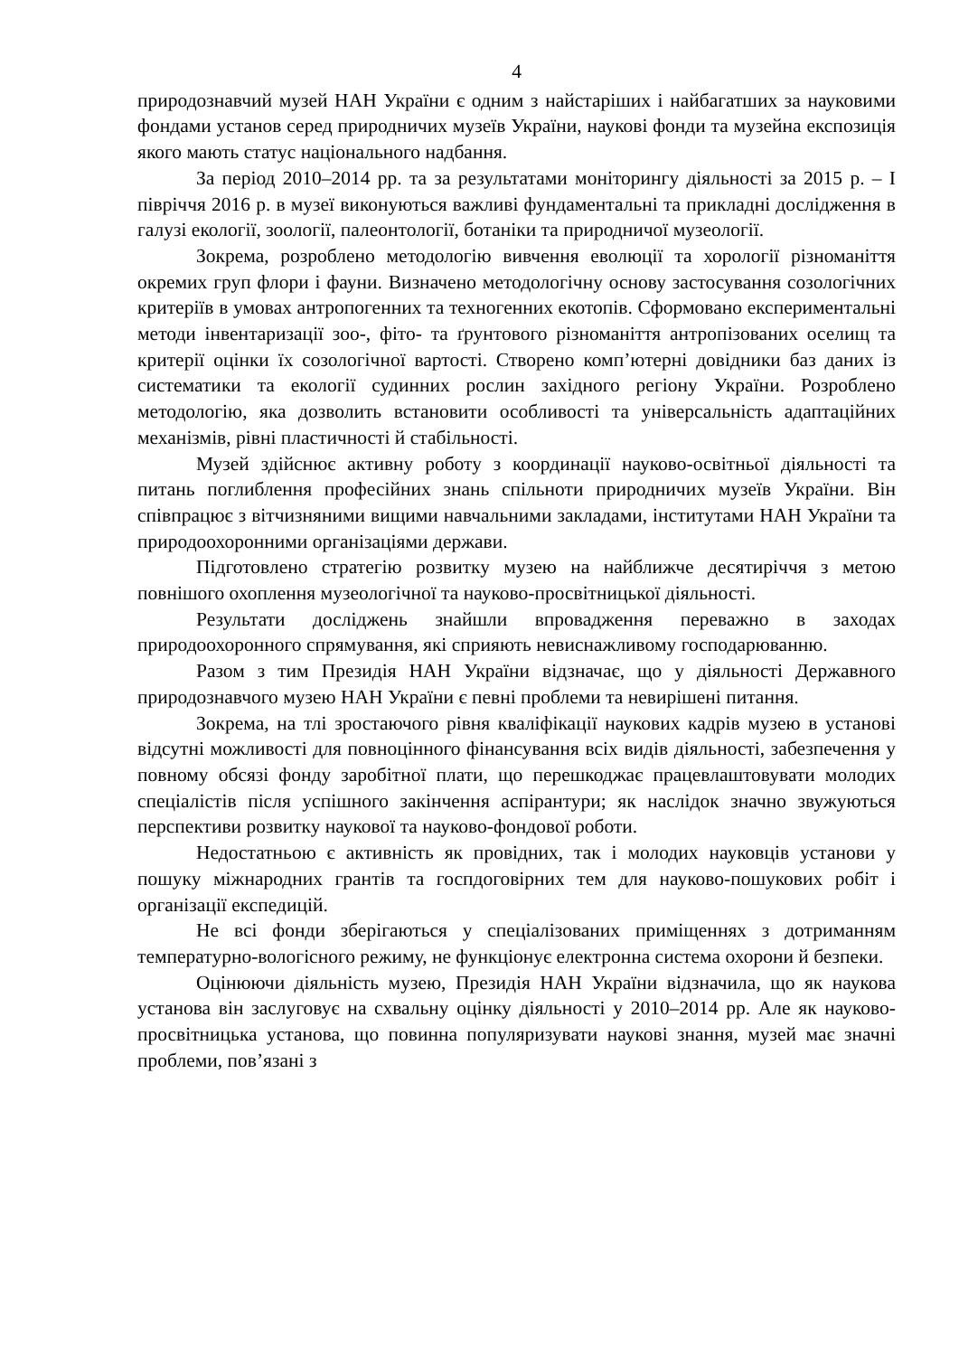4
природознавчий музей НАН України є одним з найстаріших і найбагатших за науковими фондами установ серед природничих музеїв України, наукові фонди та музейна експозиція якого мають статус національного надбання.
За період 2010–2014 рр. та за результатами моніторингу діяльності за 2015 р. – І півріччя 2016 р. в музеї виконуються важливі фундаментальні та прикладні дослідження в галузі екології, зоології, палеонтології, ботаніки та природничої музеології.
Зокрема, розроблено методологію вивчення еволюції та хорології різноманіття окремих груп флори і фауни. Визначено методологічну основу застосування созологічних критеріїв в умовах антропогенних та техногенних екотопів. Сформовано експериментальні методи інвентаризації зоо-, фіто- та ґрунтового різноманіття антропізованих оселищ та критерії оцінки їх созологічної вартості. Створено комп’ютерні довідники баз даних із систематики та екології судинних рослин західного регіону України. Розроблено методологію, яка дозволить встановити особливості та універсальність адаптаційних механізмів, рівні пластичності й стабільності.
Музей здійснює активну роботу з координації науково-освітньої діяльності та питань поглиблення професійних знань спільноти природничих музеїв України. Він співпрацює з вітчизняними вищими навчальними закладами, інститутами НАН України та природоохоронними організаціями держави.
Підготовлено стратегію розвитку музею на найближче десятиріччя з метою повнішого охоплення музеологічної та науково-просвітницької діяльності.
Результати досліджень знайшли впровадження переважно в заходах природоохоронного спрямування, які сприяють невиснажливому господарюванню.
Разом з тим Президія НАН України відзначає, що у діяльності Державного природознавчого музею НАН України є певні проблеми та невирішені питання.
Зокрема, на тлі зростаючого рівня кваліфікації наукових кадрів музею в установі відсутні можливості для повноцінного фінансування всіх видів діяльності, забезпечення у повному обсязі фонду заробітної плати, що перешкоджає працевлаштовувати молодих спеціалістів після успішного закінчення аспірантури; як наслідок значно звужуються перспективи розвитку наукової та науково-фондової роботи.
Недостатньою є активність як провідних, так і молодих науковців установи у пошуку міжнародних грантів та госпдоговірних тем для науково-пошукових робіт і організації експедицій.
Не всі фонди зберігаються у спеціалізованих приміщеннях з дотриманням температурно-вологісного режиму, не функціонує електронна система охорони й безпеки.
Оцінюючи діяльність музею, Президія НАН України відзначила, що як наукова установа він заслуговує на схвальну оцінку діяльності у 2010–2014 рр. Але як науково-просвітницька установа, що повинна популяризувати наукові знання, музей має значні проблеми, пов’язані з